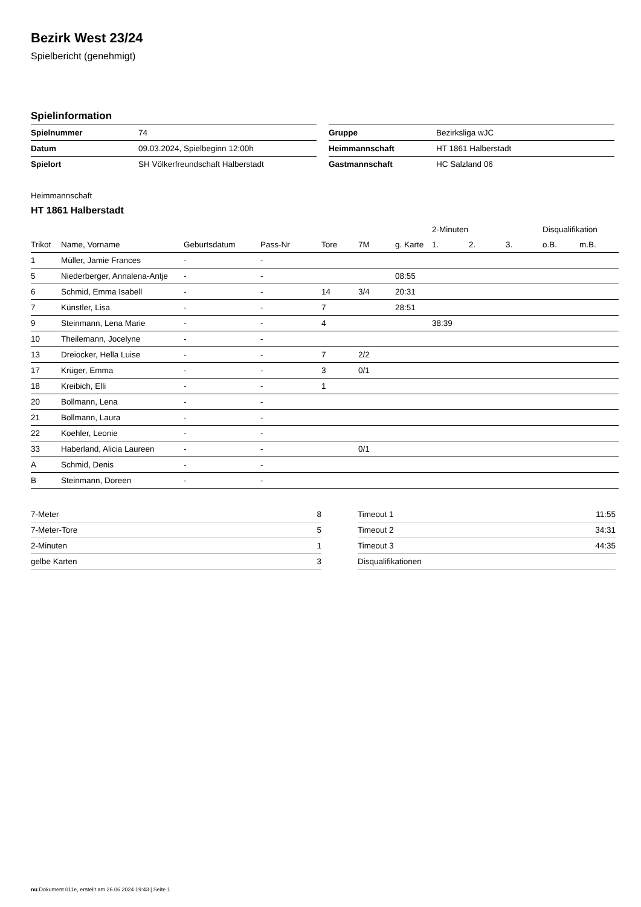Bezirk West 23/24
Spielbericht (genehmigt)
Spielinformation
| Spielnummer | 74 |
| Datum | 09.03.2024, Spielbeginn 12:00h |
| Spielort | SH Völkerfreundschaft Halberstadt |
| Gruppe | Bezirksliga wJC |
| Heimmannschaft | HT 1861 Halberstadt |
| Gastmannschaft | HC Salzland 06 |
Heimmannschaft
HT 1861 Halberstadt
| | | | | | | | 2-Minuten | | | Disqualifikation | |
| --- | --- | --- | --- | --- | --- | --- | --- | --- | --- | --- | --- |
| Trikot | Name, Vorname | Geburtsdatum | Pass-Nr | Tore | 7M | g. Karte | 1. | 2. | 3. | o.B. | m.B. |
| 1 | Müller, Jamie Frances | - | - | | | | | | | | |
| 5 | Niederberger, Annalena-Antje | - | - | | | 08:55 | | | | | |
| 6 | Schmid, Emma Isabell | - | - | 14 | 3/4 | 20:31 | | | | | |
| 7 | Künstler, Lisa | - | - | 7 | | 28:51 | | | | | |
| 9 | Steinmann, Lena Marie | - | - | 4 | | | 38:39 | | | | |
| 10 | Theilemann, Jocelyne | - | - | | | | | | | | |
| 13 | Dreiocker, Hella Luise | - | - | 7 | 2/2 | | | | | | |
| 17 | Krüger, Emma | - | - | 3 | 0/1 | | | | | | |
| 18 | Kreibich, Elli | - | - | 1 | | | | | | | |
| 20 | Bollmann, Lena | - | - | | | | | | | | |
| 21 | Bollmann, Laura | - | - | | | | | | | | |
| 22 | Koehler, Leonie | - | - | | | | | | | | |
| 33 | Haberland, Alicia Laureen | - | - | | 0/1 | | | | | | |
| A | Schmid, Denis | - | - | | | | | | | | |
| B | Steinmann, Doreen | - | - | | | | | | | | |
| 7-Meter | 8 |
| 7-Meter-Tore | 5 |
| 2-Minuten | 1 |
| gelbe Karten | 3 |
| Timeout 1 | 11:55 |
| Timeout 2 | 34:31 |
| Timeout 3 | 44:35 |
| Disqualifikationen | |
nu.Dokument 011e, erstellt am 26.06.2024 19:43 | Seite 1